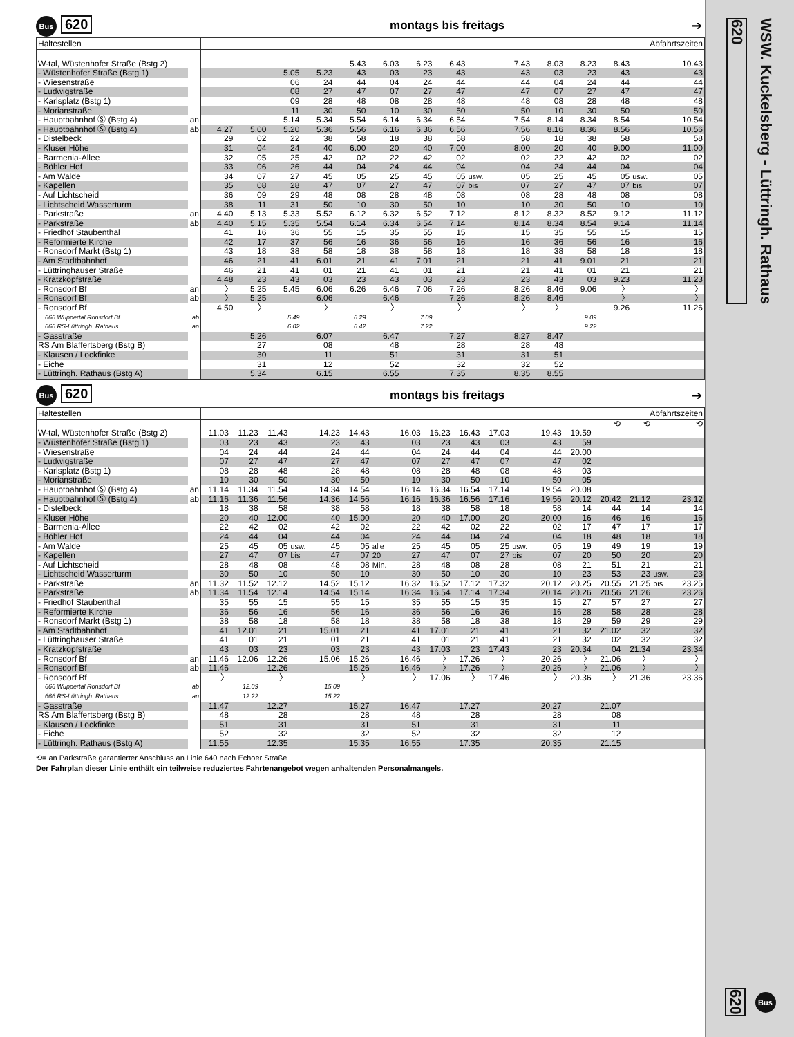Bus 620
montags bis freitags ➔
| Haltestellen | | Abfahrtszeiten | | | | | | | | | | | | | | |
| --- | --- | --- | --- | --- | --- | --- | --- | --- | --- | --- | --- | --- | --- | --- | --- | --- |
| W-tal, Wüstenhofer Straße (Bstg 2) | | | | | | 5.43 | 6.03 | 6.23 | 6.43 | | 7.43 | 8.03 | 8.23 | 8.43 | | 10.43 |
| - Wüstenhofer Straße (Bstg 1) | | | | 5.05 | 5.23 | 43 | 03 | 23 | 43 | | 43 | 03 | 23 | 43 | | 43 |
| - Wiesenstraße | | | | 06 | 24 | 44 | 04 | 24 | 44 | | 44 | 04 | 24 | 44 | | 44 |
| - Ludwigstraße | | | | 08 | 27 | 47 | 07 | 27 | 47 | | 47 | 07 | 27 | 47 | | 47 |
| - Karlsplatz (Bstg 1) | | | | 09 | 28 | 48 | 08 | 28 | 48 | | 48 | 08 | 28 | 48 | | 48 |
| - Morianstraße | | | | 11 | 30 | 50 | 10 | 30 | 50 | | 50 | 10 | 30 | 50 | | 50 |
| - Hauptbahnhof Ⓢ (Bstg 4) | an | | | 5.14 | 5.34 | 5.54 | 6.14 | 6.34 | 6.54 | | 7.54 | 8.14 | 8.34 | 8.54 | | 10.54 |
| - Hauptbahnhof Ⓢ (Bstg 4) | ab | 4.27 | 5.00 | 5.20 | 5.36 | 5.56 | 6.16 | 6.36 | 6.56 | | 7.56 | 8.16 | 8.36 | 8.56 | | 10.56 |
| - Distelbeck | | 29 | 02 | 22 | 38 | 58 | 18 | 38 | 58 | | 58 | 18 | 38 | 58 | | 58 |
| - Kluser Höhe | | 31 | 04 | 24 | 40 | 6.00 | 20 | 40 | 7.00 | | 8.00 | 20 | 40 | 9.00 | | 11.00 |
| - Barmenia-Allee | | 32 | 05 | 25 | 42 | 02 | 22 | 42 | 02 | | 02 | 22 | 42 | 02 | | 02 |
| - Böhler Hof | | 33 | 06 | 26 | 44 | 04 | 24 | 44 | 04 | | 04 | 24 | 44 | 04 | | 04 |
| - Am Walde | | 34 | 07 | 27 | 45 | 05 | 25 | 45 | 05 | usw. | 05 | 25 | 45 | 05 | usw. | 05 |
| - Kapellen | | 35 | 08 | 28 | 47 | 07 | 27 | 47 | 07 | bis | 07 | 27 | 47 | 07 | bis | 07 |
| - Auf Lichtscheid | | 36 | 09 | 29 | 48 | 08 | 28 | 48 | 08 | | 08 | 28 | 48 | 08 | | 08 |
| - Lichtscheid Wasserturm | | 38 | 11 | 31 | 50 | 10 | 30 | 50 | 10 | | 10 | 30 | 50 | 10 | | 10 |
| - Parkstraße | an | 4.40 | 5.13 | 5.33 | 5.52 | 6.12 | 6.32 | 6.52 | 7.12 | | 8.12 | 8.32 | 8.52 | 9.12 | | 11.12 |
| - Parkstraße | ab | 4.40 | 5.15 | 5.35 | 5.54 | 6.14 | 6.34 | 6.54 | 7.14 | | 8.14 | 8.34 | 8.54 | 9.14 | | 11.14 |
| - Friedhof Staubenthal | | 41 | 16 | 36 | 55 | 15 | 35 | 55 | 15 | | 15 | 35 | 55 | 15 | | 15 |
| - Reformierte Kirche | | 42 | 17 | 37 | 56 | 16 | 36 | 56 | 16 | | 16 | 36 | 56 | 16 | | 16 |
| - Ronsdorf Markt (Bstg 1) | | 43 | 18 | 38 | 58 | 18 | 38 | 58 | 18 | | 18 | 38 | 58 | 18 | | 18 |
| - Am Stadtbahnhof | | 46 | 21 | 41 | 6.01 | 21 | 41 | 7.01 | 21 | | 21 | 41 | 9.01 | 21 | | 21 |
| - Lüttringhauser Straße | | 46 | 21 | 41 | 01 | 21 | 41 | 01 | 21 | | 21 | 41 | 01 | 21 | | 21 |
| - Kratzkopfstraße | | 4.48 | 23 | 43 | 03 | 23 | 43 | 03 | 23 | | 23 | 43 | 03 | 9.23 | | 11.23 |
| - Ronsdorf Bf | an | 〉 | 5.25 | 5.45 | 6.06 | 6.26 | 6.46 | 7.06 | 7.26 | | 8.26 | 8.46 | 9.06 | 〉 | | 〉 |
| - Ronsdorf Bf | ab | 〉 | 5.25 | | 6.06 | | 6.46 | | 7.26 | | 8.26 | 8.46 | | 〉 | | 〉 |
| - Ronsdorf Bf | | 4.50 | 〉 | | 〉 | | 〉 | | 〉 | | 〉 | 〉 | | 9.26 | | 11.26 |
| 666 Wuppertal Ronsdorf Bf | ab | | | 5.49 | | 6.29 | | 7.09 | | | | | 9.09 | | | |
| 666 RS-Lüttringh. Rathaus | an | | | 6.02 | | 6.42 | | 7.22 | | | | | 9.22 | | | |
| - Gasstraße | | | 5.26 | | 6.07 | | 6.47 | | 7.27 | | 8.27 | 8.47 | | | | |
| RS Am Blaffertsberg (Bstg B) | | | 27 | | 08 | | 48 | | 28 | | 28 | 48 | | | | |
| - Klausen / Lockfinke | | | 30 | | 11 | | 51 | | 31 | | 31 | 51 | | | | |
| - Eiche | | | 31 | | 12 | | 52 | | 32 | | 32 | 52 | | | | |
| - Lüttringh. Rathaus (Bstg A) | | | 5.34 | | 6.15 | | 6.55 | | 7.35 | | 8.35 | 8.55 | | | | |
Bus 620
montags bis freitags ➔
| Haltestellen | | Abfahrtszeiten | | | | | | | | | | | | | | | | | |
| --- | --- | --- | --- | --- | --- | --- | --- | --- | --- | --- | --- | --- | --- | --- | --- | --- | --- | --- | --- |
| | | | | | | | | | | | | | | | | ⟲ | ⟲ | | ⟲ |
| W-tal, Wüstenhofer Straße (Bstg 2) | | 11.03 | 11.23 | 11.43 | | 14.23 | 14.43 | | 16.03 | 16.23 | 16.43 | 17.03 | | 19.43 | 19.59 | | | | |
| - Wüstenhofer Straße (Bstg 1) | | 03 | 23 | 43 | | 23 | 43 | | 03 | 23 | 43 | 03 | | 43 | 59 | | | | |
| - Wiesenstraße | | 04 | 24 | 44 | | 24 | 44 | | 04 | 24 | 44 | 04 | | 44 | 20.00 | | | | |
| - Ludwigstraße | | 07 | 27 | 47 | | 27 | 47 | | 07 | 27 | 47 | 07 | | 47 | 02 | | | | |
| - Karlsplatz (Bstg 1) | | 08 | 28 | 48 | | 28 | 48 | | 08 | 28 | 48 | 08 | | 48 | 03 | | | | |
| - Morianstraße | | 10 | 30 | 50 | | 30 | 50 | | 10 | 30 | 50 | 10 | | 50 | 05 | | | | |
| - Hauptbahnhof Ⓢ (Bstg 4) | an | 11.14 | 11.34 | 11.54 | | 14.34 | 14.54 | | 16.14 | 16.34 | 16.54 | 17.14 | | 19.54 | 20.08 | | | | |
| - Hauptbahnhof Ⓢ (Bstg 4) | ab | 11.16 | 11.36 | 11.56 | | 14.36 | 14.56 | | 16.16 | 16.36 | 16.56 | 17.16 | | 19.56 | 20.12 | 20.42 | 21.12 | | 23.12 |
| - Distelbeck | | 18 | 38 | 58 | | 38 | 58 | | 18 | 38 | 58 | 18 | | 58 | 14 | 44 | 14 | | 14 |
| - Kluser Höhe | | 20 | 40 | 12.00 | | 40 | 15.00 | | 20 | 40 | 17.00 | 20 | | 20.00 | 16 | 46 | 16 | | 16 |
| - Barmenia-Allee | | 22 | 42 | 02 | | 42 | 02 | | 22 | 42 | 02 | 22 | | 02 | 17 | 47 | 17 | | 17 |
| - Böhler Hof | | 24 | 44 | 04 | | 44 | 04 | | 24 | 44 | 04 | 24 | | 04 | 18 | 48 | 18 | | 18 |
| - Am Walde | | 25 | 45 | 05 | usw. | 45 | 05 | alle | 25 | 45 | 05 | 25 | usw. | 05 | 19 | 49 | 19 | | 19 |
| - Kapellen | | 27 | 47 | 07 | bis | 47 | 07 | 20 | 27 | 47 | 07 | 27 | bis | 07 | 20 | 50 | 20 | | 20 |
| - Auf Lichtscheid | | 28 | 48 | 08 | | 48 | 08 | Min. | 28 | 48 | 08 | 28 | | 08 | 21 | 51 | 21 | | 21 |
| - Lichtscheid Wasserturm | | 30 | 50 | 10 | | 50 | 10 | | 30 | 50 | 10 | 30 | | 10 | 23 | 53 | 23 | usw. | 23 |
| - Parkstraße | an | 11.32 | 11.52 | 12.12 | | 14.52 | 15.12 | | 16.32 | 16.52 | 17.12 | 17.32 | | 20.12 | 20.25 | 20.55 | 21.25 | bis | 23.25 |
| - Parkstraße | ab | 11.34 | 11.54 | 12.14 | | 14.54 | 15.14 | | 16.34 | 16.54 | 17.14 | 17.34 | | 20.14 | 20.26 | 20.56 | 21.26 | | 23.26 |
| - Friedhof Staubenthal | | 35 | 55 | 15 | | 55 | 15 | | 35 | 55 | 15 | 35 | | 15 | 27 | 57 | 27 | | 27 |
| - Reformierte Kirche | | 36 | 56 | 16 | | 56 | 16 | | 36 | 56 | 16 | 36 | | 16 | 28 | 58 | 28 | | 28 |
| - Ronsdorf Markt (Bstg 1) | | 38 | 58 | 18 | | 58 | 18 | | 38 | 58 | 18 | 38 | | 18 | 29 | 59 | 29 | | 29 |
| - Am Stadtbahnhof | | 41 | 12.01 | 21 | | 15.01 | 21 | | 41 | 17.01 | 21 | 41 | | 21 | 32 | 21.02 | 32 | | 32 |
| - Lüttringhauser Straße | | 41 | 01 | 21 | | 01 | 21 | | 41 | 01 | 21 | 41 | | 21 | 32 | 02 | 32 | | 32 |
| - Kratzkopfstraße | | 43 | 03 | 23 | | 03 | 23 | | 43 | 17.03 | 23 | 17.43 | | 23 | 20.34 | 04 | 21.34 | | 23.34 |
| - Ronsdorf Bf | an | 11.46 | 12.06 | 12.26 | | 15.06 | 15.26 | | 16.46 | 〉 | 17.26 | 〉 | | 20.26 | 〉 | 21.06 | 〉 | | 〉 |
| - Ronsdorf Bf | ab | 11.46 | | 12.26 | | | 15.26 | | 16.46 | 〉 | 17.26 | 〉 | | 20.26 | 〉 | 21.06 | 〉 | | 〉 |
| - Ronsdorf Bf | | 〉 | | 〉 | | | 〉 | | 〉 | 17.06 | 〉 | 17.46 | | 〉 | 20.36 | 〉 | 21.36 | | 23.36 |
| 666 Wuppertal Ronsdorf Bf | ab | | 12.09 | | | 15.09 | | | | | | | | | | | | | |
| 666 RS-Lüttringh. Rathaus | an | | 12.22 | | | 15.22 | | | | | | | | | | | | | |
| - Gasstraße | | 11.47 | | 12.27 | | | 15.27 | | 16.47 | | 17.27 | | | 20.27 | | 21.07 | | | |
| RS Am Blaffertsberg (Bstg B) | | 48 | | 28 | | | 28 | | 48 | | 28 | | | 28 | | 08 | | | |
| - Klausen / Lockfinke | | 51 | | 31 | | | 31 | | 51 | | 31 | | | 31 | | 11 | | | |
| - Eiche | | 52 | | 32 | | | 32 | | 52 | | 32 | | | 32 | | 12 | | | |
| - Lüttringh. Rathaus (Bstg A) | | 11.55 | | 12.35 | | | 15.35 | | 16.55 | | 17.35 | | | 20.35 | | 21.15 | | | |
⟲= an Parkstraße garantierter Anschluss an Linie 640 nach Echoer Straße
Der Fahrplan dieser Linie enthält ein teilweise reduziertes Fahrtenangebot wegen anhaltenden Personalmangels.
620
WSW. Kuckelsberg - Lüttringh. Rathaus
620
Bus